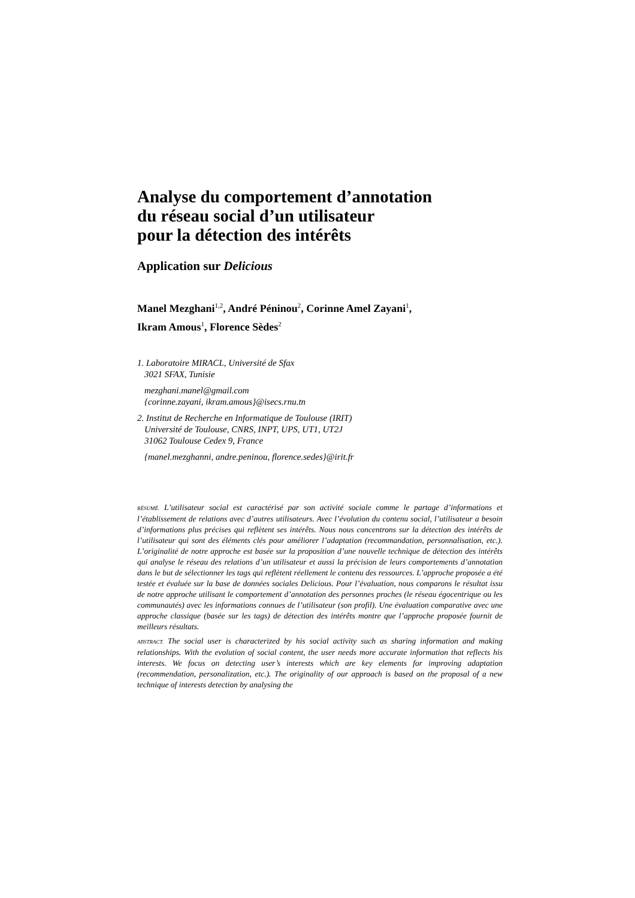Analyse du comportement d’annotation
du réseau social d’un utilisateur
pour la détection des intérêts
Application sur Delicious
Manel Mezghani<sup>1,2</sup>, André Péninou<sup>2</sup>, Corinne Amel Zayani<sup>1</sup>,
Ikram Amous<sup>1</sup>, Florence Sèdes<sup>2</sup>
1. Laboratoire MIRACL, Université de Sfax
3021 SFAX, Tunisie
mezghani.manel@gmail.com
{corinne.zayani, ikram.amous}@isecs.rnu.tn
2. Institut de Recherche en Informatique de Toulouse (IRIT)
Université de Toulouse, CNRS, INPT, UPS, UT1, UT2J
31062 Toulouse Cedex 9, France
{manel.mezghanni, andre.peninou, florence.sedes}@irit.fr
RÉSUMÉ. L’utilisateur social est caractérisé par son activité sociale comme le partage d’informations et l’établissement de relations avec d’autres utilisateurs. Avec l’évolution du contenu social, l’utilisateur a besoin d’informations plus précises qui reflètent ses intérêts. Nous nous concentrons sur la détection des intérêts de l’utilisateur qui sont des éléments clés pour améliorer l’adaptation (recommandation, personnalisation, etc.). L’originalité de notre approche est basée sur la proposition d’une nouvelle technique de détection des intérêts qui analyse le réseau des relations d’un utilisateur et aussi la précision de leurs comportements d’annotation dans le but de sélectionner les tags qui reflètent réellement le contenu des ressources. L’approche proposée a été testée et évaluée sur la base de données sociales Delicious. Pour l’évaluation, nous comparons le résultat issu de notre approche utilisant le comportement d’annotation des personnes proches (le réseau égocentrique ou les communautés) avec les informations connues de l’utilisateur (son profil). Une évaluation comparative avec une approche classique (basée sur les tags) de détection des intérêts montre que l’approche proposée fournit de meilleurs résultats.
ABSTRACT. The social user is characterized by his social activity such as sharing information and making relationships. With the evolution of social content, the user needs more accurate information that reflects his interests. We focus on detecting user’s interests which are key elements for improving adaptation (recommendation, personalization, etc.). The originality of our approach is based on the proposal of a new technique of interests detection by analysing the